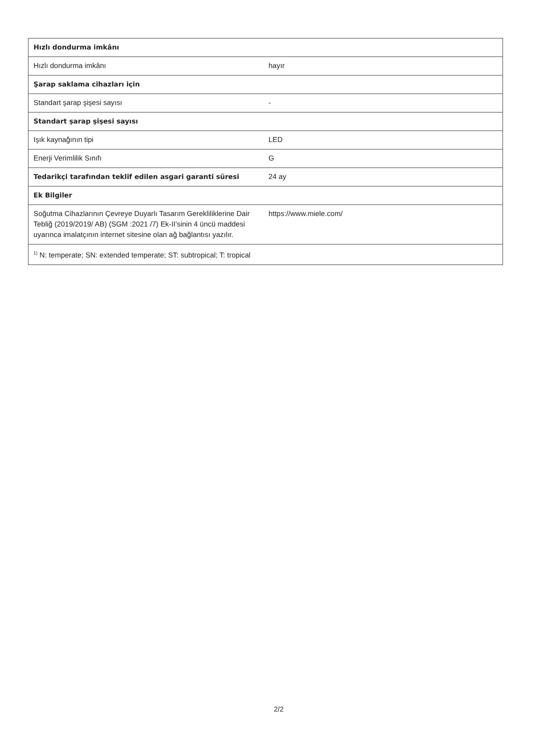| Hızlı dondurma imkânı | |
| Hızlı dondurma imkânı | hayır |
| Şarap saklama cihazları için | |
| Standart şarap şişesi sayısı | - |
| Standart şarap şişesi sayısı | |
| Işık kaynağının tipi | LED |
| Enerji Verimlilik Sınıfı | G |
| Tedarikçi tarafından teklif edilen asgari garanti süresi | 24 ay |
| Ek Bilgiler | |
| Soğutma Cihazlarının Çevreye Duyarlı Tasarım Gerekliliklerine Dair Tebliğ (2019/2019/ AB) (SGM :2021 /7) Ek-II’sinin 4 üncü maddesi uyarınca imalatçının internet sitesine olan ağ bağlantısı yazılır. | https://www.miele.com/ |
| <sup>1)</sup> N: temperate; SN: extended temperate; ST: subtropical; T: tropical | |
2/2